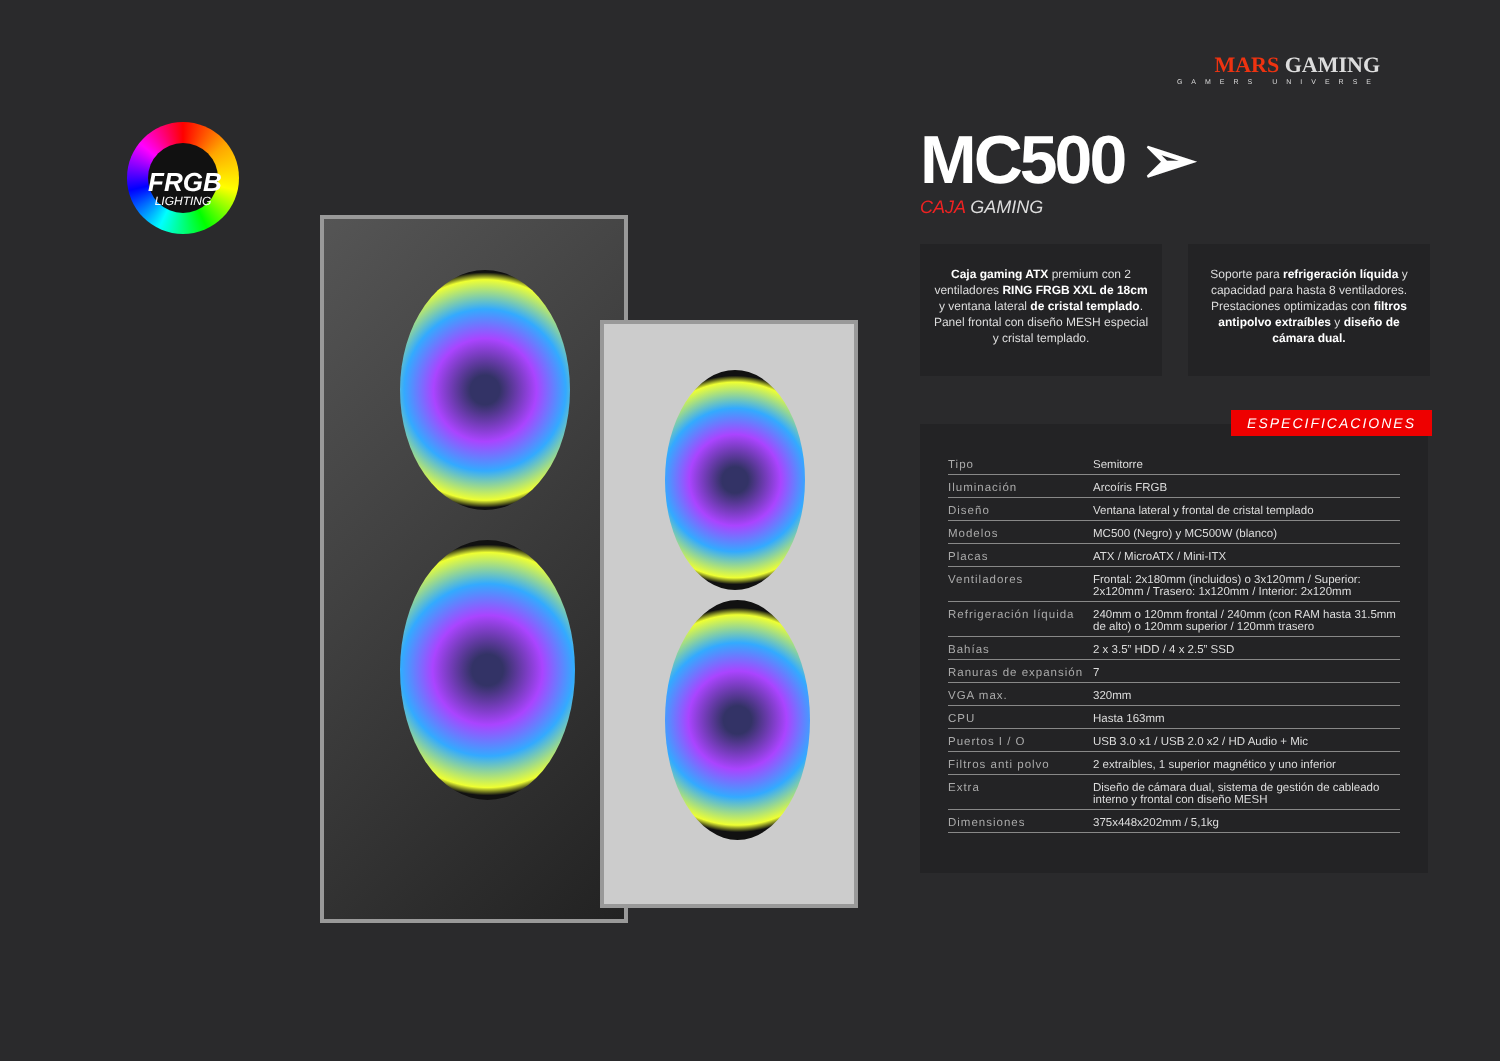FRGB
LIGHTING
MARS GAMING
GAMERS UNIVERSE
MC500 ➢
CAJA GAMING
Caja gaming ATX premium con 2 ventiladores RING FRGB XXL de 18cm y ventana lateral de cristal templado. Panel frontal con diseño MESH especial y cristal templado.
Soporte para refrigeración líquida y capacidad para hasta 8 ventiladores. Prestaciones optimizadas con filtros antipolvo extraíbles y diseño de cámara dual.
ESPECIFICACIONES
| Tipo | Semitorre |
| Iluminación | Arcoíris FRGB |
| Diseño | Ventana lateral y frontal de cristal templado |
| Modelos | MC500 (Negro) y MC500W (blanco) |
| Placas | ATX / MicroATX / Mini-ITX |
| Ventiladores | Frontal: 2x180mm (incluidos) o 3x120mm / Superior: 2x120mm / Trasero: 1x120mm / Interior: 2x120mm |
| Refrigeración líquida | 240mm o 120mm frontal / 240mm (con RAM hasta 31.5mm de alto) o 120mm superior / 120mm trasero |
| Bahías | 2 x 3.5” HDD / 4 x 2.5” SSD |
| Ranuras de expansión | 7 |
| VGA max. | 320mm |
| CPU | Hasta 163mm |
| Puertos I / O | USB 3.0 x1 / USB 2.0 x2 / HD Audio + Mic |
| Filtros anti polvo | 2 extraíbles, 1 superior magnético y uno inferior |
| Extra | Diseño de cámara dual, sistema de gestión de cableado interno y frontal con diseño MESH |
| Dimensiones | 375x448x202mm / 5,1kg |